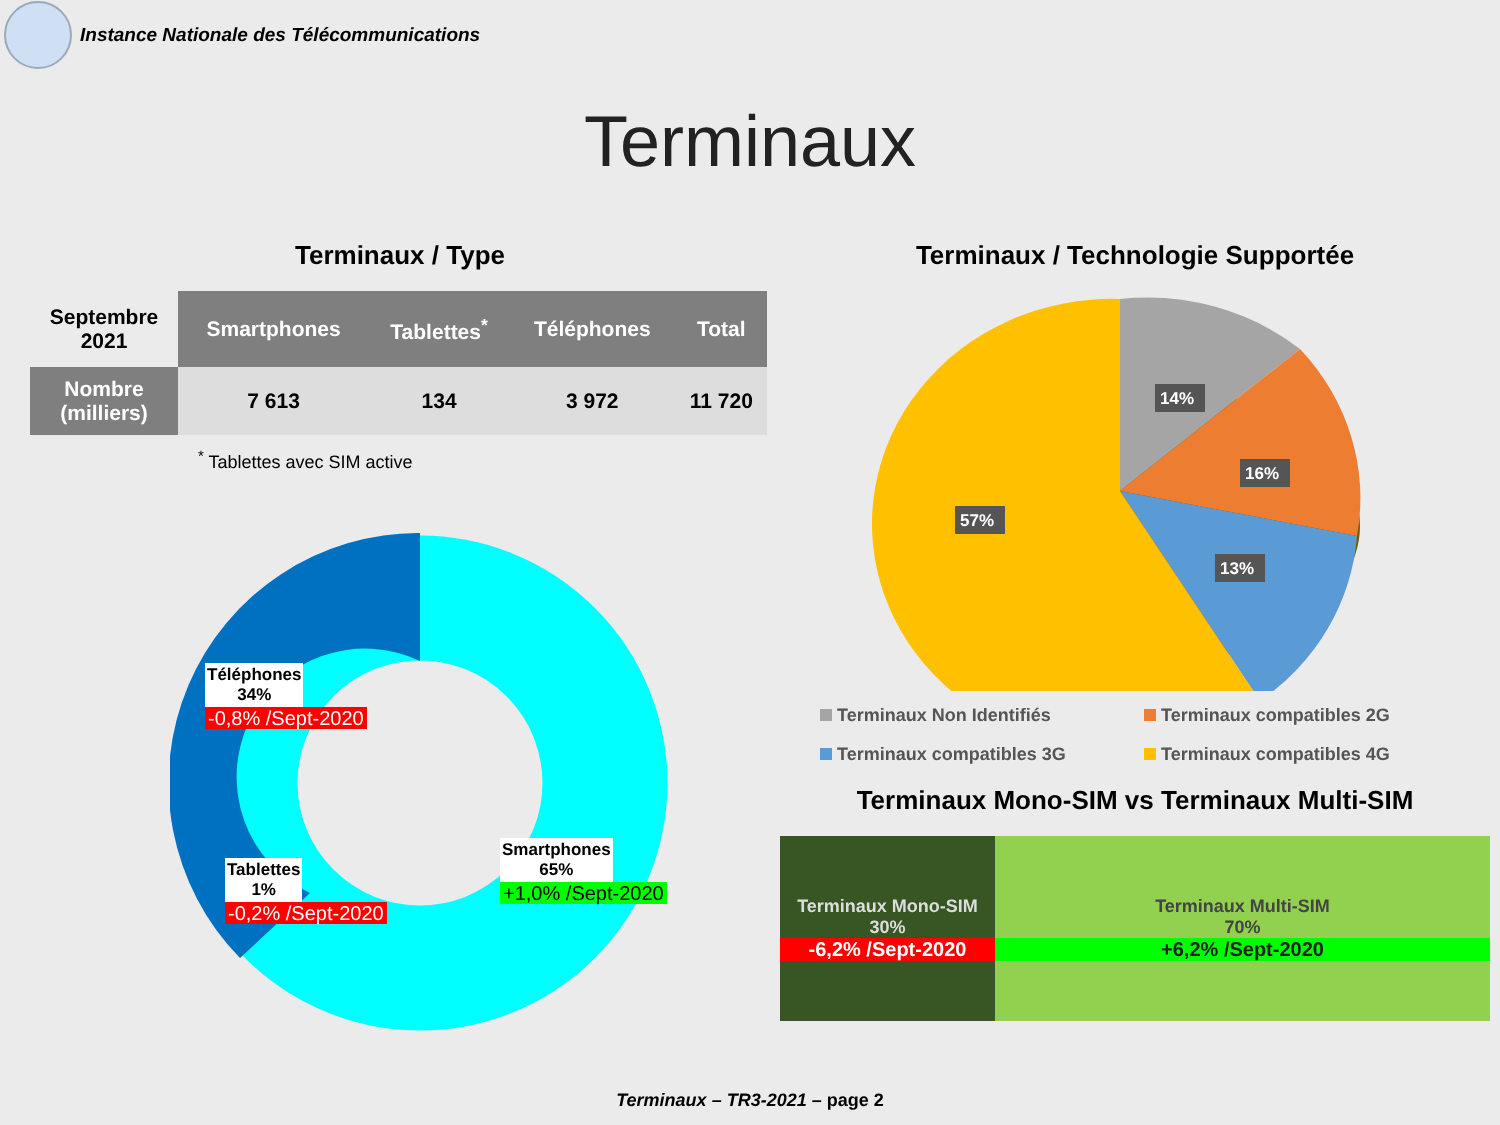Instance Nationale des Télécommunications
Terminaux
Terminaux / Type
| Septembre 2021 | Smartphones | Tablettes<sup>*</sup> | Téléphones | Total |
| --- | --- | --- | --- | --- |
| Nombre (milliers) | 7 613 | 134 | 3 972 | 11 720 |
<sup>*</sup> Tablettes avec SIM active
Téléphones
34%
-0,8% /Sept-2020
Tablettes
1%
-0,2% /Sept-2020
Smartphones
65%
+1,0% /Sept-2020
Terminaux / Technologie Supportée
14%
16%
13%
57%
Terminaux Non Identifiés
Terminaux compatibles 2G
Terminaux compatibles 3G
Terminaux compatibles 4G
Terminaux Mono-SIM vs Terminaux Multi-SIM
Terminaux Mono-SIM
30%
-6,2% /Sept-2020
Terminaux Multi-SIM
70%
+6,2% /Sept-2020
Terminaux – TR3-2021 – page 2